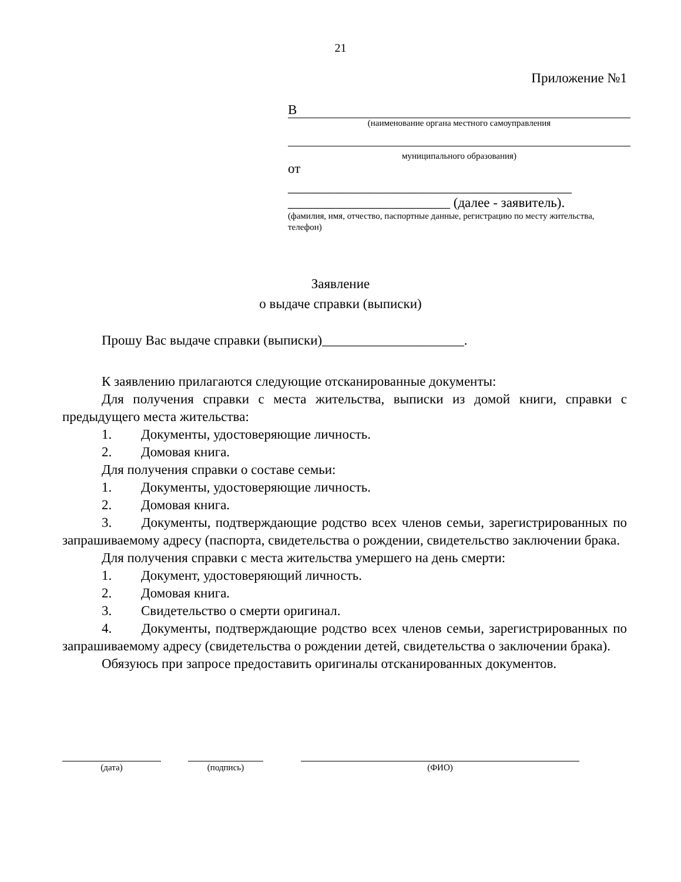21
Приложение №1
В
(наименование органа местного самоуправления
муниципального образования)
от
__________________________________________
________________________ (далее - заявитель).
(фамилия, имя, отчество, паспортные данные, регистрацию по месту жительства, телефон)
Заявление
о выдаче справки (выписки)
Прошу Вас выдаче справки (выписки)_____________________.
К заявлению прилагаются следующие отсканированные документы:
Для получения справки с места жительства, выписки из домой книги, справки с предыдущего места жительства:
1. Документы, удостоверяющие личность.
2. Домовая книга.
Для получения справки о составе семьи:
1. Документы, удостоверяющие личность.
2. Домовая книга.
3. Документы, подтверждающие родство всех членов семьи, зарегистрированных по запрашиваемому адресу (паспорта, свидетельства о рождении, свидетельство заключении брака.
Для получения справки с места жительства умершего на день смерти:
1. Документ, удостоверяющий личность.
2. Домовая книга.
3. Свидетельство о смерти оригинал.
4. Документы, подтверждающие родство всех членов семьи, зарегистрированных по запрашиваемому адресу (свидетельства о рождении детей, свидетельства о заключении брака).
Обязуюсь при запросе предоставить оригиналы отсканированных документов.
(дата) (подпись) (ФИО)